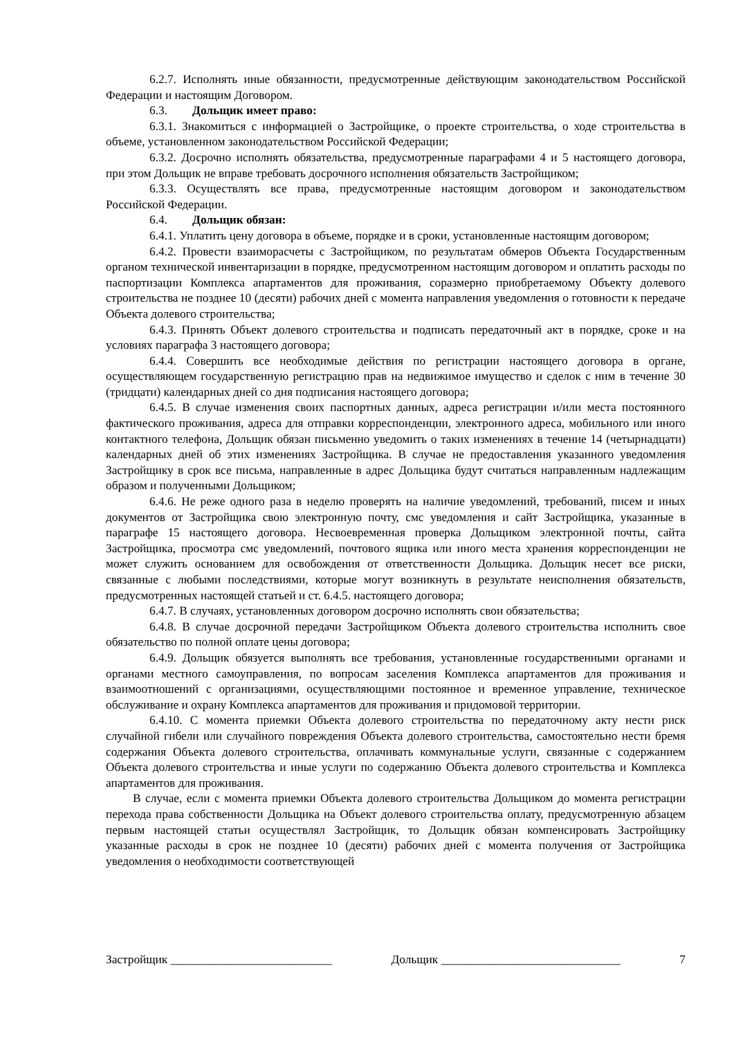6.2.7. Исполнять иные обязанности, предусмотренные действующим законодательством Российской Федерации и настоящим Договором.
6.3. Дольщик имеет право:
6.3.1. Знакомиться с информацией о Застройщике, о проекте строительства, о ходе строительства в объеме, установленном законодательством Российской Федерации;
6.3.2. Досрочно исполнять обязательства, предусмотренные параграфами 4 и 5 настоящего договора, при этом Дольщик не вправе требовать досрочного исполнения обязательств Застройщиком;
6.3.3. Осуществлять все права, предусмотренные настоящим договором и законодательством Российской Федерации.
6.4. Дольщик обязан:
6.4.1. Уплатить цену договора в объеме, порядке и в сроки, установленные настоящим договором;
6.4.2. Провести взаиморасчеты с Застройщиком, по результатам обмеров Объекта Государственным органом технической инвентаризации в порядке, предусмотренном настоящим договором и оплатить расходы по паспортизации Комплекса апартаментов для проживания, соразмерно приобретаемому Объекту долевого строительства не позднее 10 (десяти) рабочих дней с момента направления уведомления о готовности к передаче Объекта долевого строительства;
6.4.3. Принять Объект долевого строительства и подписать передаточный акт в порядке, сроке и на условиях параграфа 3 настоящего договора;
6.4.4. Совершить все необходимые действия по регистрации настоящего договора в органе, осуществляющем государственную регистрацию прав на недвижимое имущество и сделок с ним в течение 30 (тридцати) календарных дней со дня подписания настоящего договора;
6.4.5. В случае изменения своих паспортных данных, адреса регистрации и/или места постоянного фактического проживания, адреса для отправки корреспонденции, электронного адреса, мобильного или иного контактного телефона, Дольщик обязан письменно уведомить о таких изменениях в течение 14 (четырнадцати) календарных дней об этих изменениях Застройщика. В случае не предоставления указанного уведомления Застройщику в срок все письма, направленные в адрес Дольщика будут считаться направленным надлежащим образом и полученными Дольщиком;
6.4.6. Не реже одного раза в неделю проверять на наличие уведомлений, требований, писем и иных документов от Застройщика свою электронную почту, смс уведомления и сайт Застройщика, указанные в параграфе 15 настоящего договора. Несвоевременная проверка Дольщиком электронной почты, сайта Застройщика, просмотра смс уведомлений, почтового ящика или иного места хранения корреспонденции не может служить основанием для освобождения от ответственности Дольщика. Дольщик несет все риски, связанные с любыми последствиями, которые могут возникнуть в результате неисполнения обязательств, предусмотренных настоящей статьей и ст. 6.4.5. настоящего договора;
6.4.7. В случаях, установленных договором досрочно исполнять свои обязательства;
6.4.8. В случае досрочной передачи Застройщиком Объекта долевого строительства исполнить свое обязательство по полной оплате цены договора;
6.4.9. Дольщик обязуется выполнять все требования, установленные государственными органами и органами местного самоуправления, по вопросам заселения Комплекса апартаментов для проживания и взаимоотношений с организациями, осуществляющими постоянное и временное управление, техническое обслуживание и охрану Комплекса апартаментов для проживания и придомовой территории.
6.4.10. С момента приемки Объекта долевого строительства по передаточному акту нести риск случайной гибели или случайного повреждения Объекта долевого строительства, самостоятельно нести бремя содержания Объекта долевого строительства, оплачивать коммунальные услуги, связанные с содержанием Объекта долевого строительства и иные услуги по содержанию Объекта долевого строительства и Комплекса апартаментов для проживания.
В случае, если с момента приемки Объекта долевого строительства Дольщиком до момента регистрации перехода права собственности Дольщика на Объект долевого строительства оплату, предусмотренную абзацем первым настоящей статьи осуществлял Застройщик, то Дольщик обязан компенсировать Застройщику указанные расходы в срок не позднее 10 (десяти) рабочих дней с момента получения от Застройщика уведомления о необходимости соответствующей
Застройщик ___________________________ Дольщик ______________________________ 7